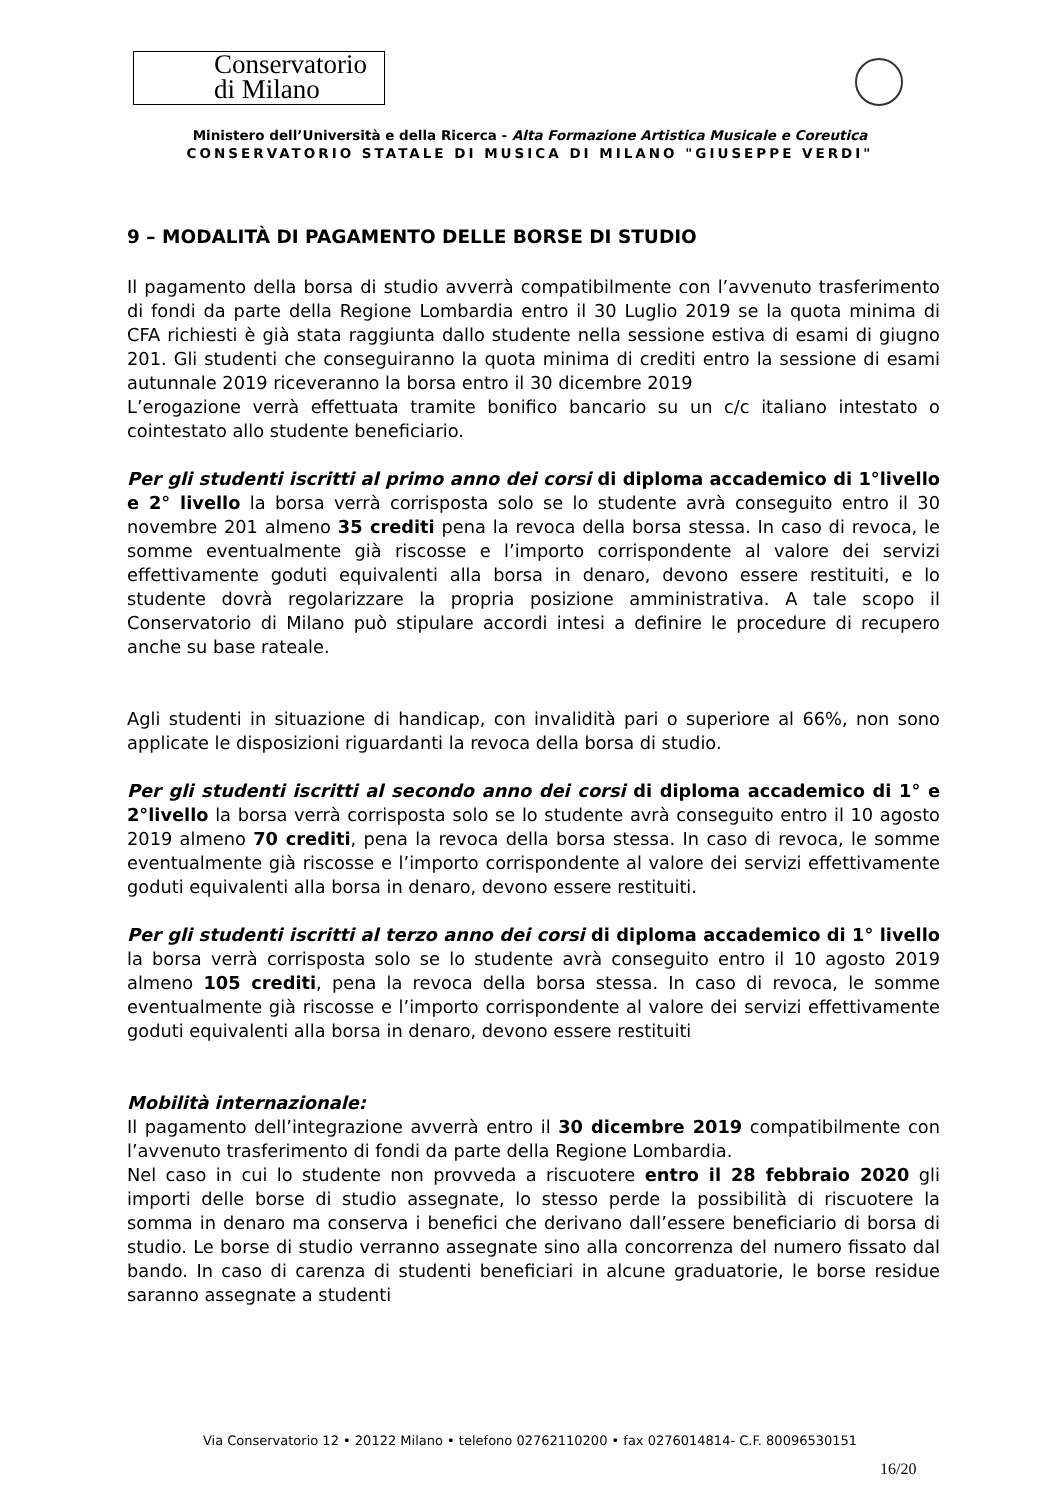Conservatorio
di Milano
Ministero dell’Università e della Ricerca - Alta Formazione Artistica Musicale e Coreutica
CONSERVATORIO STATALE DI MUSICA DI MILANO "GIUSEPPE VERDI"
9 – MODALITÀ DI PAGAMENTO DELLE BORSE DI STUDIO
Il pagamento della borsa di studio avverrà compatibilmente con l’avvenuto trasferimento di fondi da parte della Regione Lombardia entro il 30 Luglio 2019 se la quota minima di CFA richiesti è già stata raggiunta dallo studente nella sessione estiva di esami di giugno 201. Gli studenti che conseguiranno la quota minima di crediti entro la sessione di esami autunnale 2019 riceveranno la borsa entro il 30 dicembre 2019
L’erogazione verrà effettuata tramite bonifico bancario su un c/c italiano intestato o cointestato allo studente beneficiario.
Per gli studenti iscritti al primo anno dei corsi di diploma accademico di 1°livello e 2° livello la borsa verrà corrisposta solo se lo studente avrà conseguito entro il 30 novembre 201 almeno 35 crediti pena la revoca della borsa stessa. In caso di revoca, le somme eventualmente già riscosse e l’importo corrispondente al valore dei servizi effettivamente goduti equivalenti alla borsa in denaro, devono essere restituiti, e lo studente dovrà regolarizzare la propria posizione amministrativa. A tale scopo il Conservatorio di Milano può stipulare accordi intesi a definire le procedure di recupero anche su base rateale.
Agli studenti in situazione di handicap, con invalidità pari o superiore al 66%, non sono applicate le disposizioni riguardanti la revoca della borsa di studio.
Per gli studenti iscritti al secondo anno dei corsi di diploma accademico di 1° e 2°livello la borsa verrà corrisposta solo se lo studente avrà conseguito entro il 10 agosto 2019 almeno 70 crediti, pena la revoca della borsa stessa. In caso di revoca, le somme eventualmente già riscosse e l’importo corrispondente al valore dei servizi effettivamente goduti equivalenti alla borsa in denaro, devono essere restituiti.
Per gli studenti iscritti al terzo anno dei corsi di diploma accademico di 1° livello la borsa verrà corrisposta solo se lo studente avrà conseguito entro il 10 agosto 2019 almeno 105 crediti, pena la revoca della borsa stessa. In caso di revoca, le somme eventualmente già riscosse e l’importo corrispondente al valore dei servizi effettivamente goduti equivalenti alla borsa in denaro, devono essere restituiti
Mobilità internazionale:
Il pagamento dell’integrazione avverrà entro il 30 dicembre 2019 compatibilmente con l’avvenuto trasferimento di fondi da parte della Regione Lombardia.
Nel caso in cui lo studente non provveda a riscuotere entro il 28 febbraio 2020 gli importi delle borse di studio assegnate, lo stesso perde la possibilità di riscuotere la somma in denaro ma conserva i benefici che derivano dall’essere beneficiario di borsa di studio. Le borse di studio verranno assegnate sino alla concorrenza del numero fissato dal bando. In caso di carenza di studenti beneficiari in alcune graduatorie, le borse residue saranno assegnate a studenti
Via Conservatorio 12 • 20122 Milano • telefono 02762110200 • fax 0276014814- C.F. 80096530151
16/20